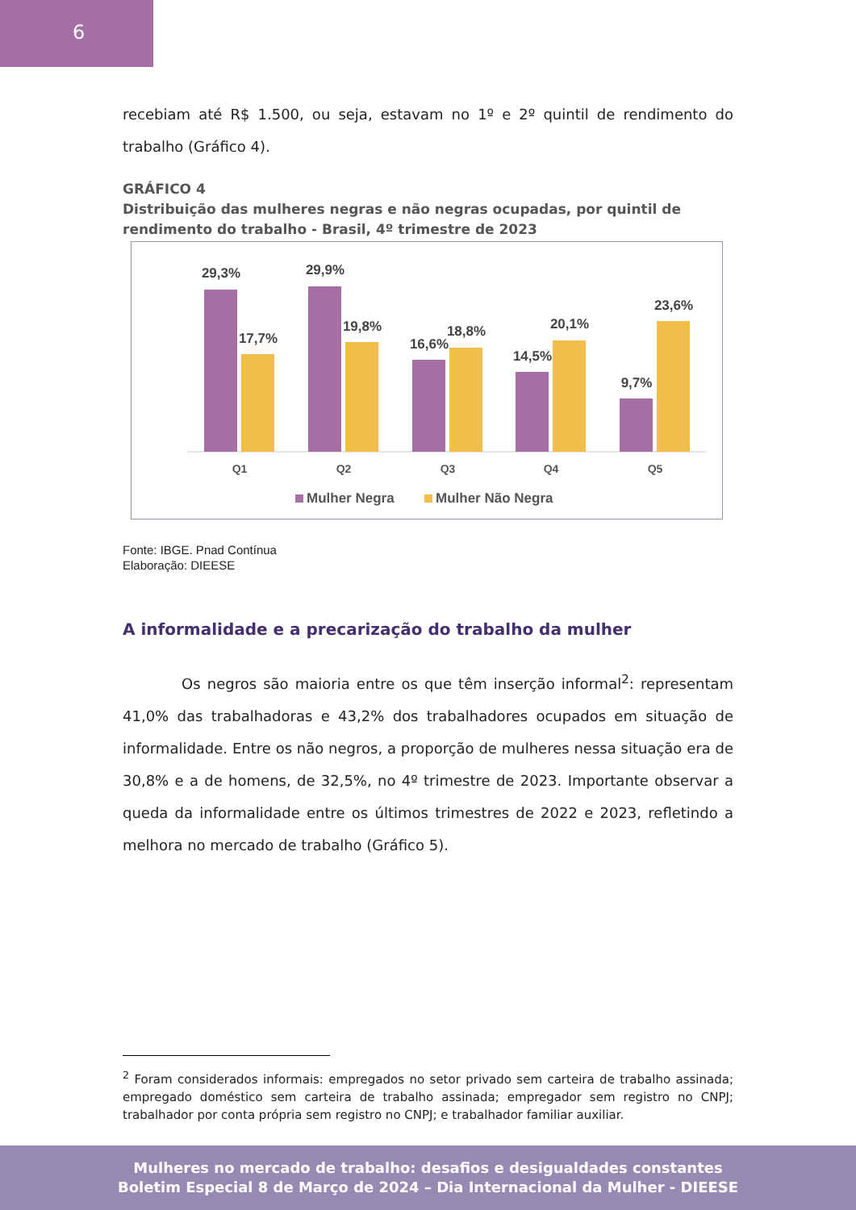6
recebiam até R$ 1.500, ou seja, estavam no 1º e 2º quintil de rendimento do trabalho (Gráfico 4).
GRÁFICO 4
Distribuição das mulheres negras e não negras ocupadas, por quintil de rendimento do trabalho - Brasil, 4º trimestre de 2023
29,3%
17,7%
29,9%
19,8%
16,6%
18,8%
14,5%
20,1%
9,7%
23,6%
Q1
Q2
Q3
Q4
Q5
Mulher Negra
Mulher Não Negra
Fonte: IBGE. Pnad Contínua
Elaboração: DIEESE
A informalidade e a precarização do trabalho da mulher
Os negros são maioria entre os que têm inserção informal<sup>2</sup>: representam 41,0% das trabalhadoras e 43,2% dos trabalhadores ocupados em situação de informalidade. Entre os não negros, a proporção de mulheres nessa situação era de 30,8% e a de homens, de 32,5%, no 4º trimestre de 2023. Importante observar a queda da informalidade entre os últimos trimestres de 2022 e 2023, refletindo a melhora no mercado de trabalho (Gráfico 5).
<sup>2</sup> Foram considerados informais: empregados no setor privado sem carteira de trabalho assinada; empregado doméstico sem carteira de trabalho assinada; empregador sem registro no CNPJ; trabalhador por conta própria sem registro no CNPJ; e trabalhador familiar auxiliar.
Mulheres no mercado de trabalho: desafios e desigualdades constantes
Boletim Especial 8 de Março de 2024 – Dia Internacional da Mulher - DIEESE